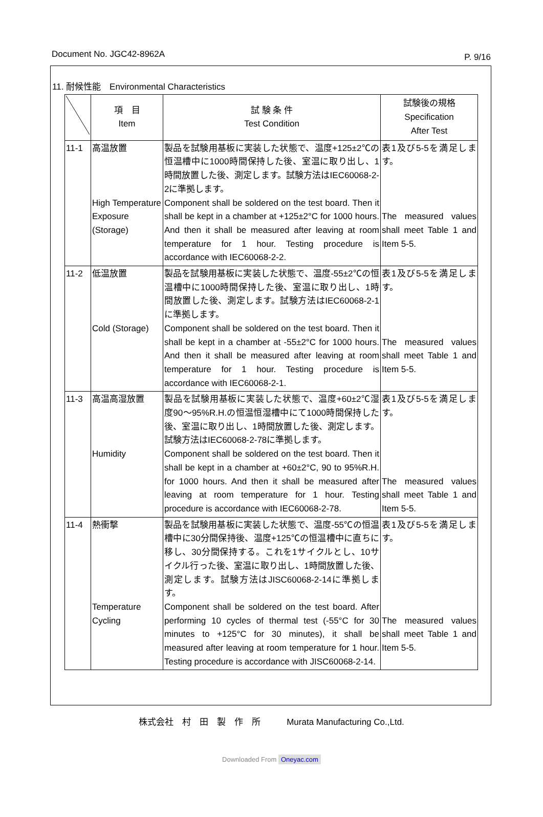Document No. JGC42-8962A P. 9/16
11. 耐候性能　Environmental Characteristics
| | 項 目 Item | 試 験 条 件 Test Condition | 試験後の規格 Specification After Test |
| --- | --- | --- | --- |
| 11-1 | 高温放置 High Temperature Exposure (Storage) | 製品を試験用基板に実装した状態で、温度+125±2℃の恒温槽中に1000時間保持した後、室温に取り出し、1時間放置した後、測定します。試験方法はIEC60068-2-2に準拠します。 Component shall be soldered on the test board. Then it shall be kept in a chamber at +125±2°C for 1000 hours. And then it shall be measured after leaving at room temperature for 1 hour. Testing procedure is accordance with IEC60068-2-2. | 表1及び5-5を満足します。 The measured values shall meet Table 1 and Item 5-5. |
| 11-2 | 低温放置 Cold (Storage) | 製品を試験用基板に実装した状態で、温度-55±2℃の恒温槽中に1000時間保持した後、室温に取り出し、1時間放置した後、測定します。試験方法はIEC60068-2-1に準拠します。 Component shall be soldered on the test board. Then it shall be kept in a chamber at -55±2°C for 1000 hours. And then it shall be measured after leaving at room temperature for 1 hour. Testing procedure is accordance with IEC60068-2-1. | 表1及び5-5を満足します。 The measured values shall meet Table 1 and Item 5-5. |
| 11-3 | 高温高湿放置 Humidity | 製品を試験用基板に実装した状態で、温度+60±2℃湿度90～95%R.H.の恒温恒湿槽中にて1000時間保持した後、室温に取り出し、1時間放置した後、測定します。試験方法はIEC60068-2-78に準拠します。 Component shall be soldered on the test board. Then it shall be kept in a chamber at +60±2°C, 90 to 95%R.H. for 1000 hours. And then it shall be measured after leaving at room temperature for 1 hour. Testing procedure is accordance with IEC60068-2-78. | 表1及び5-5を満足します。 The measured values shall meet Table 1 and Item 5-5. |
| 11-4 | 熱衝撃 Temperature Cycling | 製品を試験用基板に実装した状態で、温度-55℃の恒温槽中に30分間保持後、温度+125℃の恒温槽中に直ちに移し、30分間保持する。これを1サイクルとし、10サイクル行った後、室温に取り出し、1時間放置した後、測定します。試験方法はJISC60068-2-14に準拠します。 Component shall be soldered on the test board. After performing 10 cycles of thermal test (-55°C for 30 minutes to +125°C for 30 minutes), it shall be measured after leaving at room temperature for 1 hour. Testing procedure is accordance with JISC60068-2-14. | 表1及び5-5を満足します。 The measured values shall meet Table 1 and Item 5-5. |
株式会社　村　田　製　作　所　　　Murata Manufacturing Co.,Ltd.
Downloaded From Oneyac.com